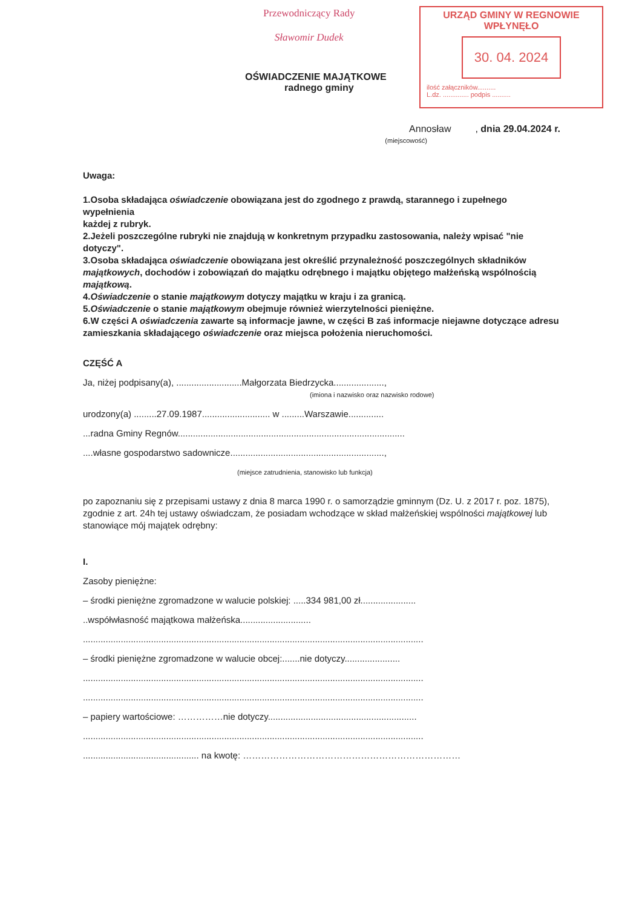Przewodniczący Rady
Sławomir Dudek
URZĄD GMINY W REGNOWIE
WPŁYNĘŁO
30. 04. 2024
ilość załączników..........
L.dz. .............. podpis ..........
OŚWIADCZENIE MAJĄTKOWE
radnego gminy
Annosław , dnia 29.04.2024 r.
(miejscowość)
Uwaga:
1.Osoba składająca oświadczenie obowiązana jest do zgodnego z prawdą, starannego i zupełnego wypełnienia
każdej z rubryk.
2.Jeżeli poszczególne rubryki nie znajdują w konkretnym przypadku zastosowania, należy wpisać "nie dotyczy".
3.Osoba składająca oświadczenie obowiązana jest określić przynależność poszczególnych składników majątkowych, dochodów i zobowiązań do majątku odrębnego i majątku objętego małżeńską wspólnością majątkową.
4.Oświadczenie o stanie majątkowym dotyczy majątku w kraju i za granicą.
5.Oświadczenie o stanie majątkowym obejmuje również wierzytelności pieniężne.
6.W części A oświadczenia zawarte są informacje jawne, w części B zaś informacje niejawne dotyczące adresu zamieszkania składającego oświadczenie oraz miejsca położenia nieruchomości.
CZĘŚĆ A
Ja, niżej podpisany(a), ..........................Małgorzata Biedrzycka....................,
(imiona i nazwisko oraz nazwisko rodowe)
urodzony(a) .........27.09.1987........................... w .........Warszawie..............
...radna Gminy Regnów..........................................................................................
....własne gospodarstwo sadownicze.............................................................,
(miejsce zatrudnienia, stanowisko lub funkcja)
po zapoznaniu się z przepisami ustawy z dnia 8 marca 1990 r. o samorządzie gminnym (Dz. U. z 2017 r. poz. 1875), zgodnie z art. 24h tej ustawy oświadczam, że posiadam wchodzące w skład małżeńskiej wspólności majątkowej lub stanowiące mój majątek odrębny:
I.
Zasoby pieniężne:
– środki pieniężne zgromadzone w walucie polskiej: .....334 981,00 zł......................
..współwłasność majątkowa małżeńska............................
.......................................................................................................................................
– środki pieniężne zgromadzone w walucie obcej:.......nie dotyczy......................
.......................................................................................................................................
.......................................................................................................................................
– papiery wartościowe: ……………nie dotyczy...........................................................
.......................................................................................................................................
.............................................. na kwotę: ………………………………………………………………